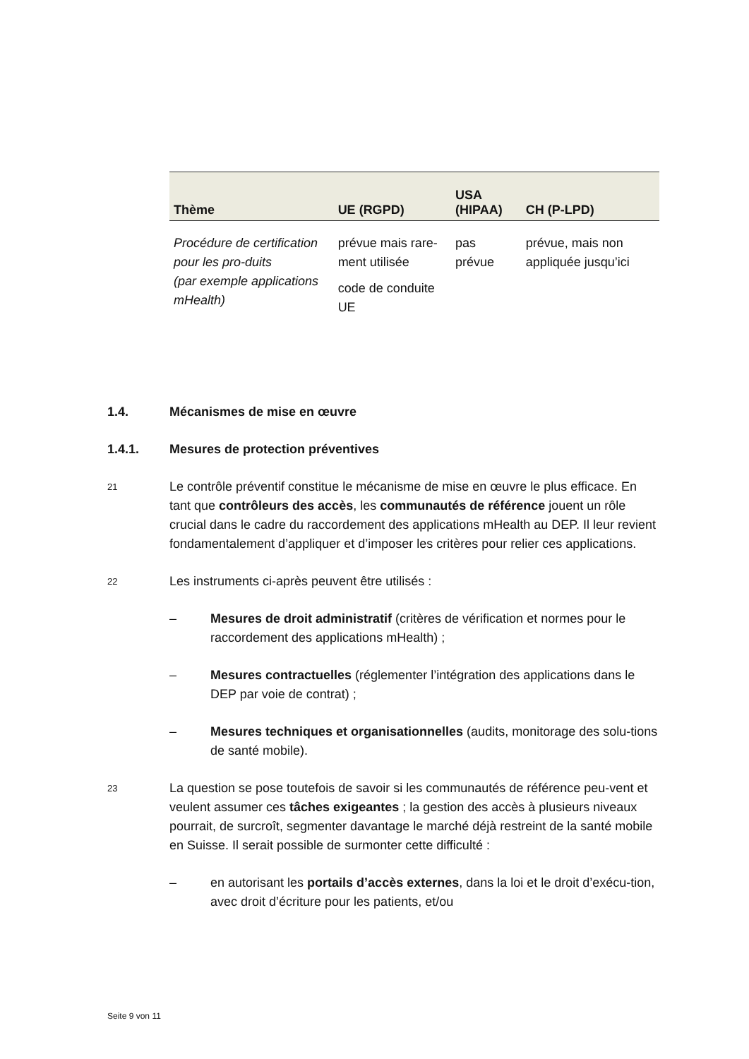| Thème | UE (RGPD) | USA (HIPAA) | CH (P-LPD) |
| --- | --- | --- | --- |
| Procédure de certification pour les pro-duits (par exemple applications mHealth) | prévue mais rare-ment utilisée code de conduite UE | pas prévue | prévue, mais non appliquée jusqu’ici |
1.4. Mécanismes de mise en œuvre
1.4.1. Mesures de protection préventives
21
Le contrôle préventif constitue le mécanisme de mise en œuvre le plus efficace. En tant que contrôleurs des accès, les communautés de référence jouent un rôle crucial dans le cadre du raccordement des applications mHealth au DEP. Il leur revient fondamentalement d’appliquer et d’imposer les critères pour relier ces applications.
22
Les instruments ci-après peuvent être utilisés :
– Mesures de droit administratif (critères de vérification et normes pour le raccordement des applications mHealth) ;
– Mesures contractuelles (réglementer l’intégration des applications dans le DEP par voie de contrat) ;
– Mesures techniques et organisationnelles (audits, monitorage des solu-tions de santé mobile).
23
La question se pose toutefois de savoir si les communautés de référence peu-vent et veulent assumer ces tâches exigeantes ; la gestion des accès à plusieurs niveaux pourrait, de surcroît, segmenter davantage le marché déjà restreint de la santé mobile en Suisse. Il serait possible de surmonter cette difficulté :
– en autorisant les portails d’accès externes, dans la loi et le droit d’exécu-tion, avec droit d’écriture pour les patients, et/ou
Seite 9 von 11